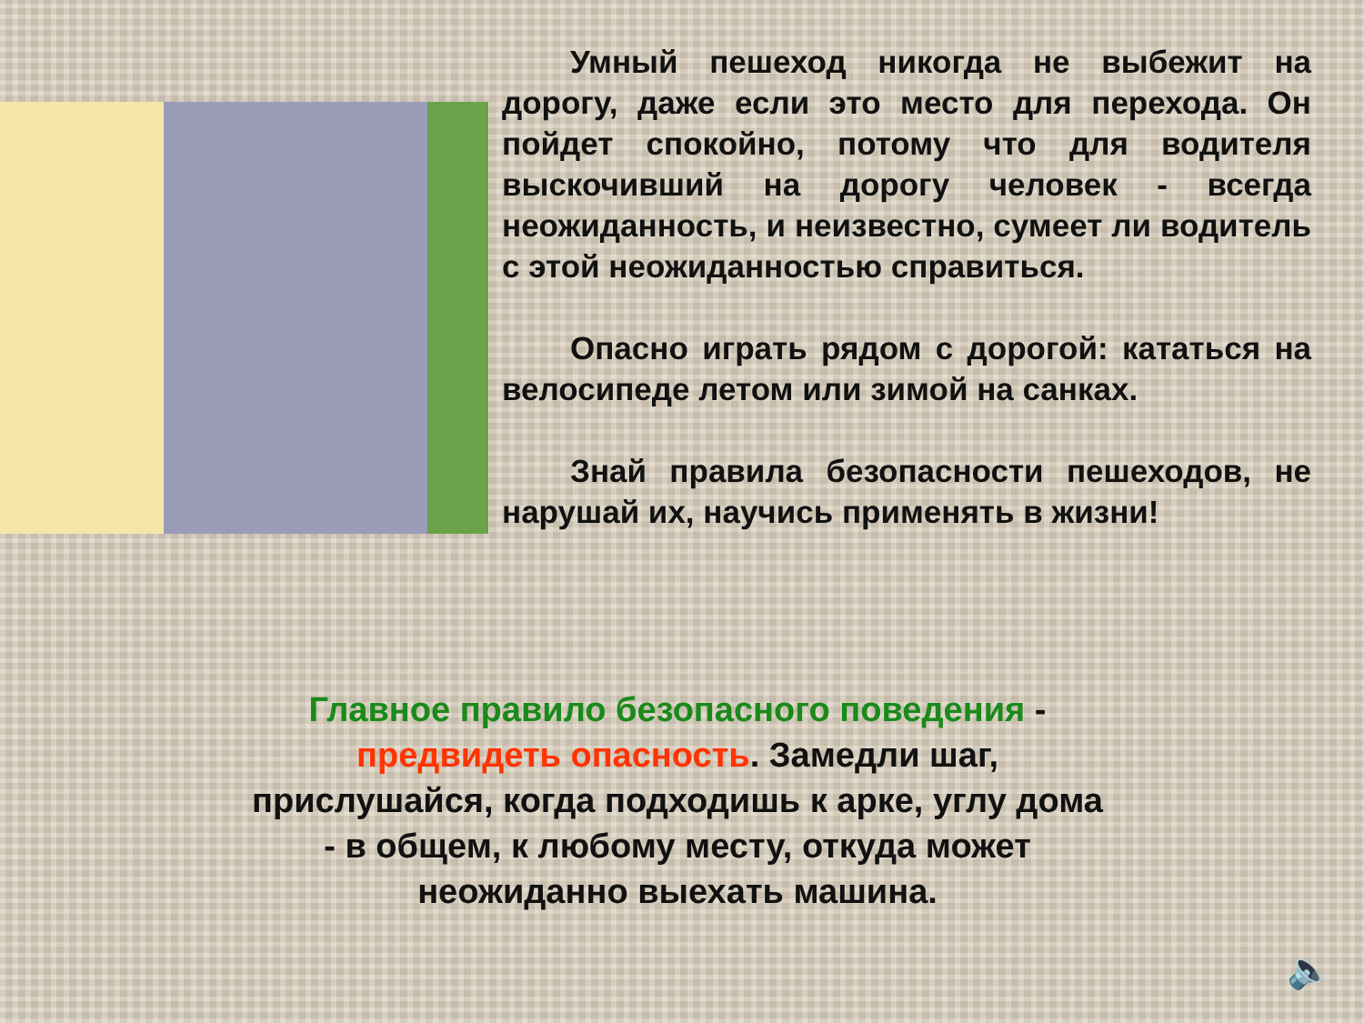Умный пешеход никогда не выбежит на дорогу, даже если это место для перехода. Он пойдет спокойно, потому что для водителя выскочивший на дорогу человек - всегда неожиданность, и неизвестно, сумеет ли водитель с этой неожиданностью справиться.
Опасно играть рядом с дорогой: кататься на велосипеде летом или зимой на санках.
Знай правила безопасности пешеходов, не нарушай их, научись применять в жизни!
Главное правило безопасного поведения - предвидеть опасность. Замедли шаг, прислушайся, когда подходишь к арке, углу дома - в общем, к любому месту, откуда может неожиданно выехать машина.
🔈